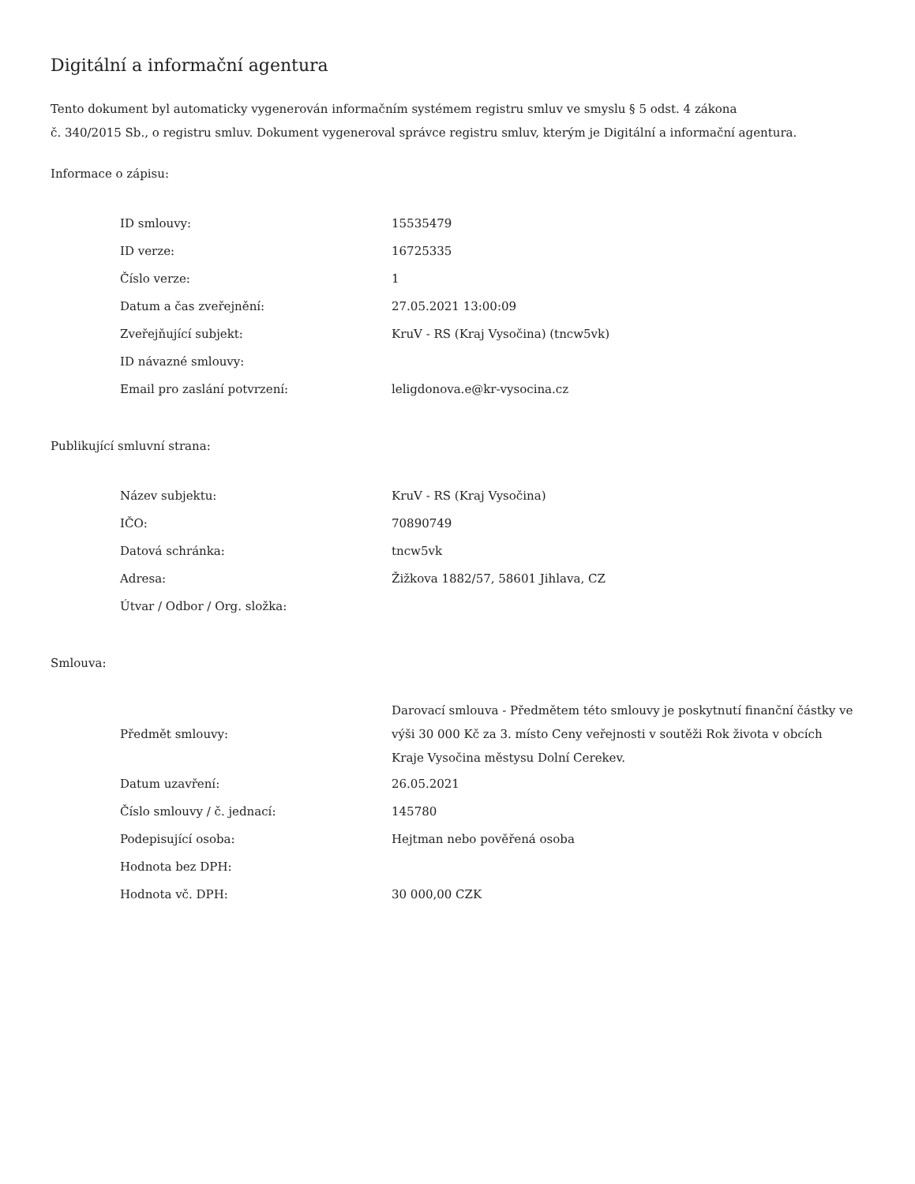Digitální a informační agentura
Tento dokument byl automaticky vygenerován informačním systémem registru smluv ve smyslu § 5 odst. 4 zákona
č. 340/2015 Sb., o registru smluv. Dokument vygeneroval správce registru smluv, kterým je Digitální a informační agentura.
Informace o zápisu:
| ID smlouvy: | 15535479 |
| ID verze: | 16725335 |
| Číslo verze: | 1 |
| Datum a čas zveřejnění: | 27.05.2021 13:00:09 |
| Zveřejňující subjekt: | KruV - RS (Kraj Vysočina) (tncw5vk) |
| ID návazné smlouvy: | |
| Email pro zaslání potvrzení: | leligdonova.e@kr-vysocina.cz |
Publikující smluvní strana:
| Název subjektu: | KruV - RS (Kraj Vysočina) |
| IČO: | 70890749 |
| Datová schránka: | tncw5vk |
| Adresa: | Žižkova 1882/57, 58601 Jihlava, CZ |
| Útvar / Odbor / Org. složka: | |
Smlouva:
| Předmět smlouvy: | Darovací smlouva - Předmětem této smlouvy je poskytnutí finanční částky ve výši 30 000 Kč za 3. místo Ceny veřejnosti v soutěži Rok života v obcích Kraje Vysočina městysu Dolní Cerekev. |
| Datum uzavření: | 26.05.2021 |
| Číslo smlouvy / č. jednací: | 145780 |
| Podepisující osoba: | Hejtman nebo pověřená osoba |
| Hodnota bez DPH: | |
| Hodnota vč. DPH: | 30 000,00 CZK |